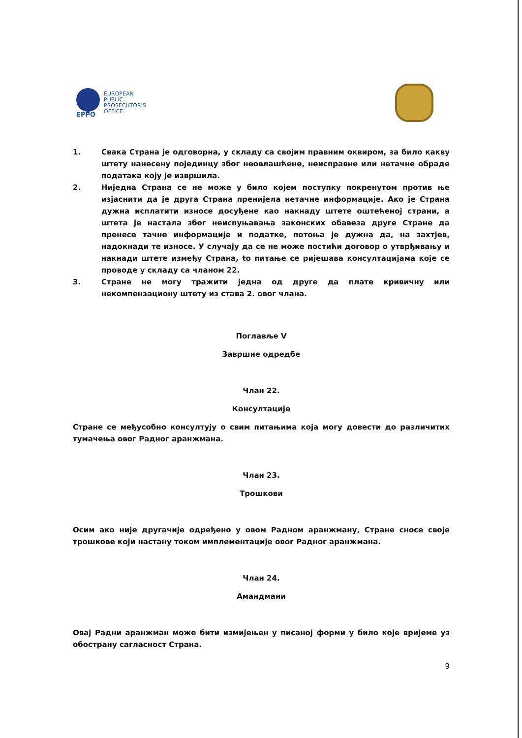EPPO
EUROPEAN
PUBLIC
PROSECUTOR'S
OFFICE
1. Свака Страна је одговорна, у складу са својим правним оквиром, за било какву штету нанесену појединцу због неовлашћене, неисправне или нетачне обраде података коју је извршила.
2. Ниједна Страна се не може у било којем поступку покренутом против ње изјаснити да је друга Страна пренијела нетачне информације. Ако је Страна дужна исплатити износе досуђене као накнаду штете оштећеној страни, а штета је настала због неиспуњавања законских обавеза друге Стране да пренесе тачне информације и податке, потоња је дужна да, на захтјев, надокнади те износе. У случају да се не може постићи договор о утврђивању и накнади штете између Страна, to питање се ријешава консултацијама које се проводе у складу са чланом 22.
3. Стране не могу тражити једна од друге да плате кривичну или некомпензациону штету из става 2. овог члана.
Поглавље V
Завршне одредбе
Члан 22.
Консултације
Стране се међусобно консултују о свим питањима која могу довести до различитих тумачења овог Радног аранжмана.
Члан 23.
Трошкови
Осим ако није другачије одређено у овом Радном аранжману, Стране сносе своје трошкове који настану током имплементације овог Радног аранжмана.
Члан 24.
Амандмани
Овај Радни аранжман може бити измијењен у писаној форми у било које вријеме уз обострану сагласност Страна.
9